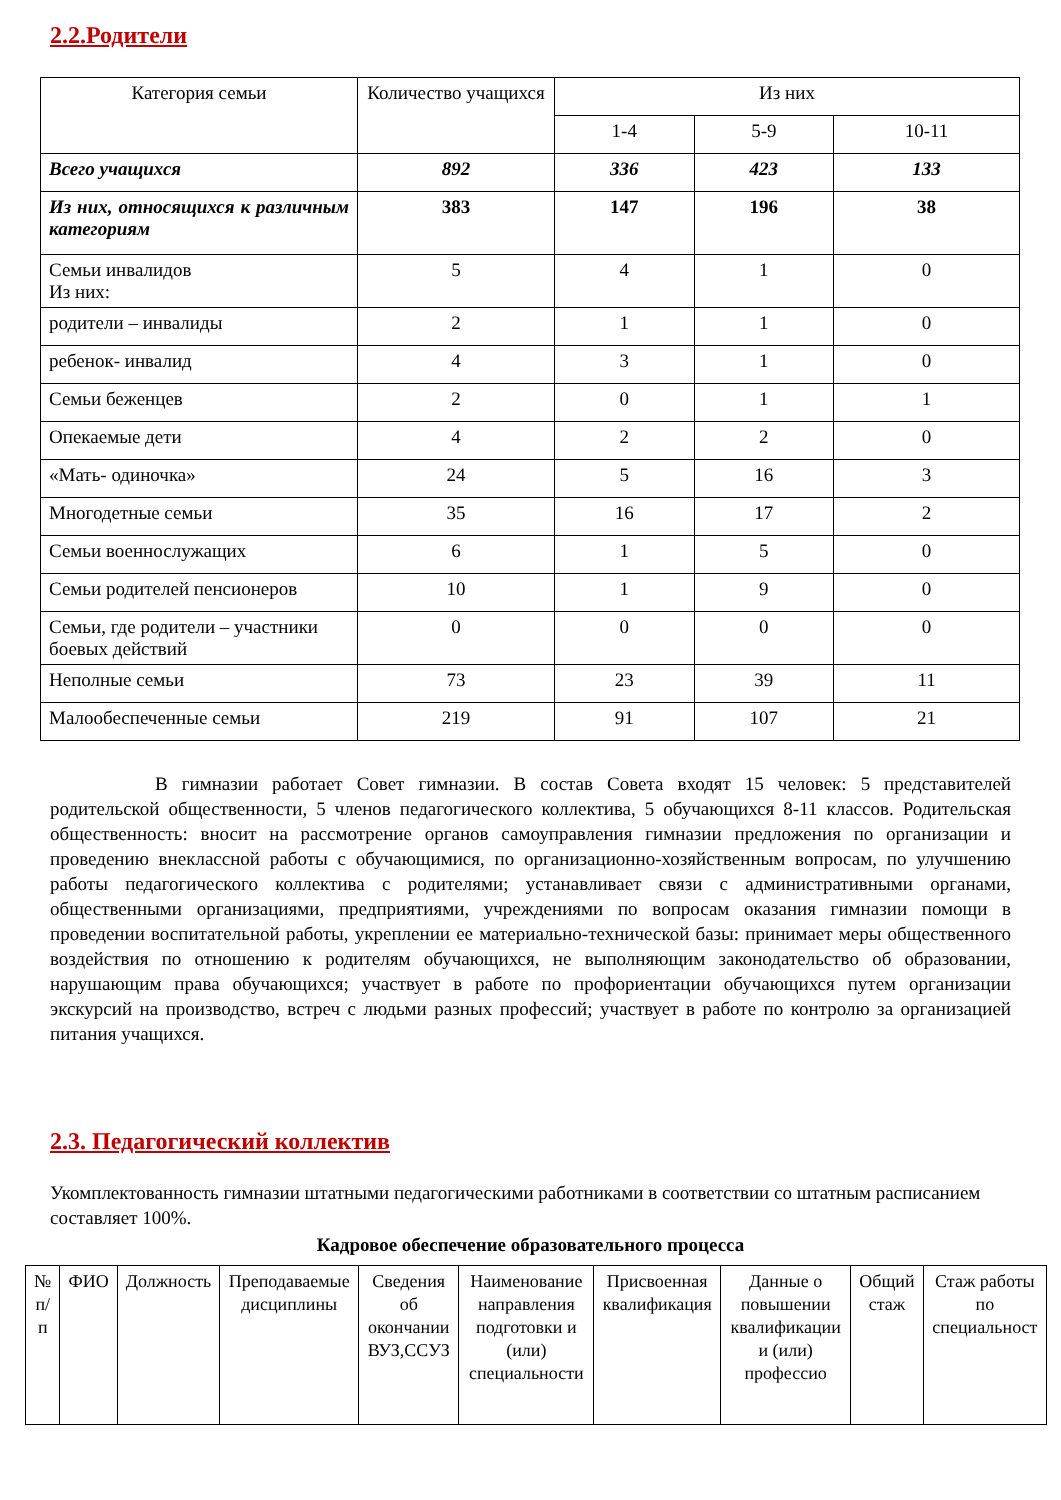2.2.Родители
| Категория семьи | Количество учащихся | Из них | | |
| | | 1-4 | 5-9 | 10-11 |
| Всего учащихся | 892 | 336 | 423 | 133 |
| Из них, относящихся к различным категориям | 383 | 147 | 196 | 38 |
| Семьи инвалидов Из них: | 5 | 4 | 1 | 0 |
| родители – инвалиды | 2 | 1 | 1 | 0 |
| ребенок- инвалид | 4 | 3 | 1 | 0 |
| Семьи беженцев | 2 | 0 | 1 | 1 |
| Опекаемые дети | 4 | 2 | 2 | 0 |
| «Мать- одиночка» | 24 | 5 | 16 | 3 |
| Многодетные семьи | 35 | 16 | 17 | 2 |
| Семьи военнослужащих | 6 | 1 | 5 | 0 |
| Семьи родителей пенсионеров | 10 | 1 | 9 | 0 |
| Семьи, где родители – участники боевых действий | 0 | 0 | 0 | 0 |
| Неполные семьи | 73 | 23 | 39 | 11 |
| Малообеспеченные семьи | 219 | 91 | 107 | 21 |
В гимназии работает Совет гимназии. В состав Совета входят 15 человек: 5 представителей родительской общественности, 5 членов педагогического коллектива, 5 обучающихся 8-11 классов. Родительская общественность: вносит на рассмотрение органов самоуправления гимназии предложения по организации и проведению внеклассной работы с обучающимися, по организационно-хозяйственным вопросам, по улучшению работы педагогического коллектива с родителями; устанавливает связи с административными органами, общественными организациями, предприятиями, учреждениями по вопросам оказания гимназии помощи в проведении воспитательной работы, укреплении ее материально-технической базы: принимает меры общественного воздействия по отношению к родителям обучающихся, не выполняющим законодательство об образовании, нарушающим права обучающихся; участвует в работе по профориентации обучающихся путем организации экскурсий на производство, встреч с людьми разных профессий; участвует в работе по контролю за организацией питания учащихся.
2.3. Педагогический коллектив
Укомплектованность гимназии штатными педагогическими работниками в соответствии со штатным расписанием составляет 100%.
Кадровое обеспечение образовательного процесса
| № п/п | ФИО | Должность | Преподаваемые дисциплины | Сведения об окончании ВУЗ,ССУЗ | Наименование направления подготовки и (или) специальности | Присвоенная квалификация | Данные о повышении квалификации и (или) профессио | Общий стаж | Стаж работы по специальност |
| --- | --- | --- | --- | --- | --- | --- | --- | --- | --- |